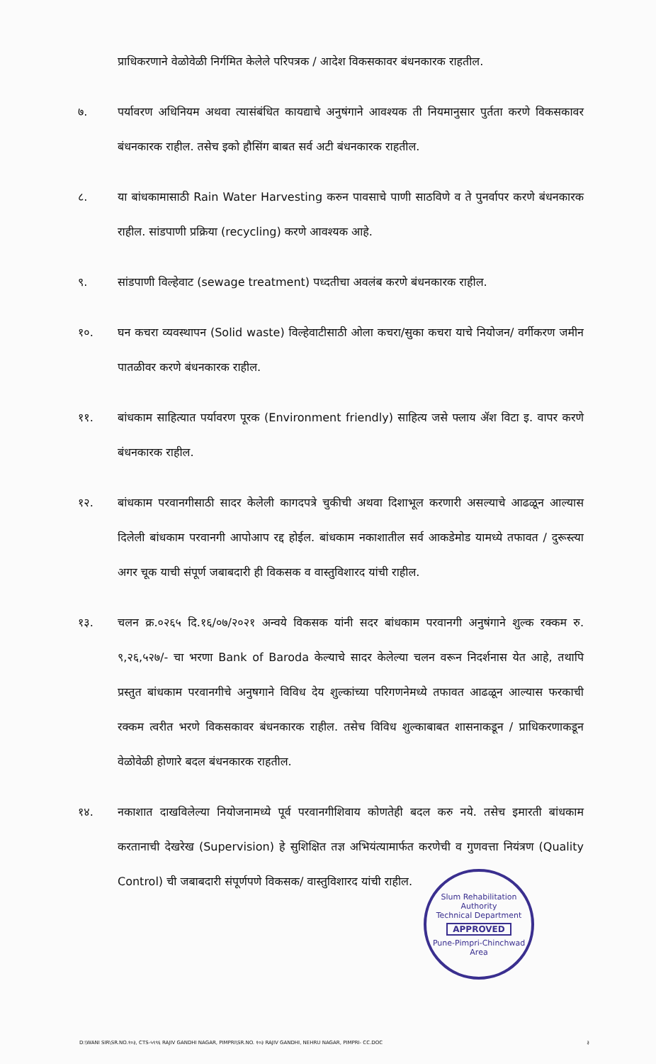प्राधिकरणाने वेळोवेळी निर्गमित केलेले परिपत्रक / आदेश विकसकावर बंधनकारक राहतील.
७. पर्यावरण अधिनियम अथवा त्यासंबंधित कायद्याचे अनुषंगाने आवश्यक ती नियमानुसार पुर्तता करणे विकसकावर बंधनकारक राहील. तसेच इको हौसिंग बाबत सर्व अटी बंधनकारक राहतील.
८. या बांधकामासाठी Rain Water Harvesting करुन पावसाचे पाणी साठविणे व ते पुनर्वापर करणे बंधनकारक राहील. सांडपाणी प्रक्रिया (recycling) करणे आवश्यक आहे.
९. सांडपाणी विल्हेवाट (sewage treatment) पध्दतीचा अवलंब करणे बंधनकारक राहील.
१०. घन कचरा व्यवस्थापन (Solid waste) विल्हेवाटीसाठी ओला कचरा/सुका कचरा याचे नियोजन/ वर्गीकरण जमीन पातळीवर करणे बंधनकारक राहील.
११. बांधकाम साहित्यात पर्यावरण पूरक (Environment friendly) साहित्य जसे फ्लाय ॲश विटा इ. वापर करणे बंधनकारक राहील.
१२. बांधकाम परवानगीसाठी सादर केलेली कागदपत्रे चुकीची अथवा दिशाभूल करणारी असल्याचे आढळून आल्यास दिलेली बांधकाम परवानगी आपोआप रद्द होईल. बांधकाम नकाशातील सर्व आकडेमोड यामध्ये तफावत / दुरूस्त्या अगर चूक याची संपूर्ण जबाबदारी ही विकसक व वास्तुविशारद यांची राहील.
१३. चलन क्र.०२६५ दि.१६/०७/२०२१ अन्वये विकसक यांनी सदर बांधकाम परवानगी अनुषंगाने शुल्क रक्कम रु. ९,२६,५२७/- चा भरणा Bank of Baroda केल्याचे सादर केलेल्या चलन वरून निदर्शनास येत आहे, तथापि प्रस्तुत बांधकाम परवानगीचे अनुषगाने विविध देय शुल्कांच्या परिगणनेमध्ये तफावत आढळून आल्यास फरकाची रक्कम त्वरीत भरणे विकसकावर बंधनकारक राहील. तसेच विविध शुल्काबाबत शासनाकडून / प्राधिकरणाकडून वेळोवेळी होणारे बदल बंधनकारक राहतील.
१४. नकाशात दाखविलेल्या नियोजनामध्ये पूर्व परवानगीशिवाय कोणतेही बदल करु नये. तसेच इमारती बांधकाम करतानाची देखरेख (Supervision) हे सुशिक्षित तज्ञ अभियंत्यामार्फत करणेची व गुणवत्ता नियंत्रण (Quality Control) ची जबाबदारी संपूर्णपणे विकसक/ वास्तुविशारद यांची राहील.
Slum Rehabilitation Authority
Technical Department
APPROVED
Pune-Pimpri-Chinchwad Area
D:\WANI SIR\SR.NO.१०३, CTS-५९९६ RAJIV GANDHI NAGAR, PIMPRI\SR.NO. १०३ RAJIV GANDHI, NEHRU NAGAR, PIMPRI- CC.DOC ३